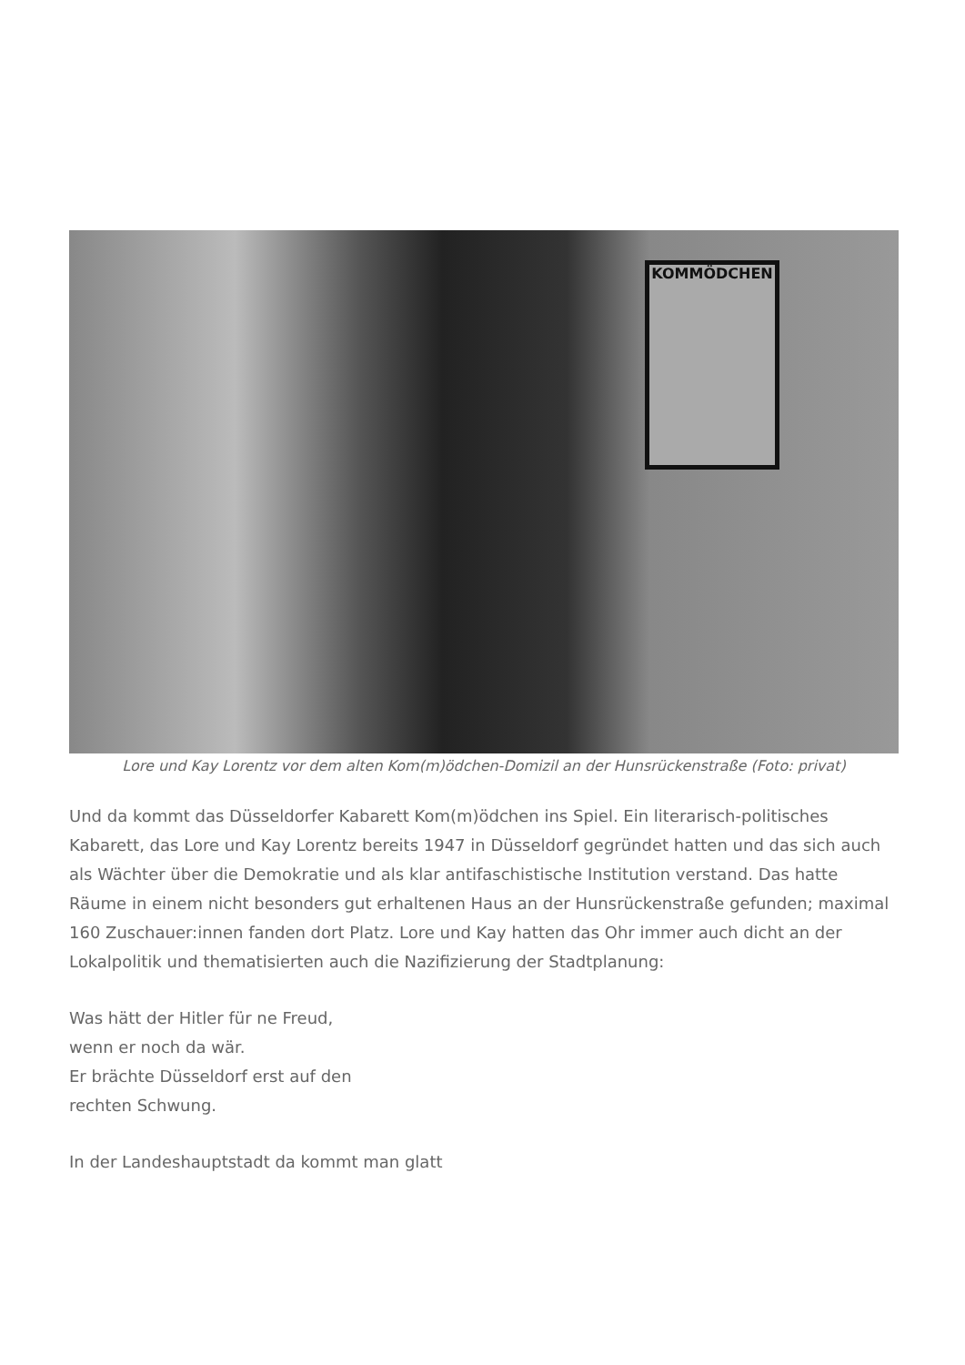KOMMÖDCHEN
Lore und Kay Lorentz vor dem alten Kom(m)ödchen-Domizil an der Hunsrückenstraße (Foto: privat)
Und da kommt das Düsseldorfer Kabarett Kom(m)ödchen ins Spiel. Ein literarisch-politisches Kabarett, das Lore und Kay Lorentz bereits 1947 in Düsseldorf gegründet hatten und das sich auch als Wächter über die Demokratie und als klar antifaschistische Institution verstand. Das hatte Räume in einem nicht besonders gut erhaltenen Haus an der Hunsrückenstraße gefunden; maximal 160 Zuschauer:innen fanden dort Platz. Lore und Kay hatten das Ohr immer auch dicht an der Lokalpolitik und thematisierten auch die Nazifizierung der Stadtplanung:
Was hätt der Hitler für ne Freud,
wenn er noch da wär.
Er brächte Düsseldorf erst auf den
rechten Schwung.
In der Landeshauptstadt da kommt man glatt